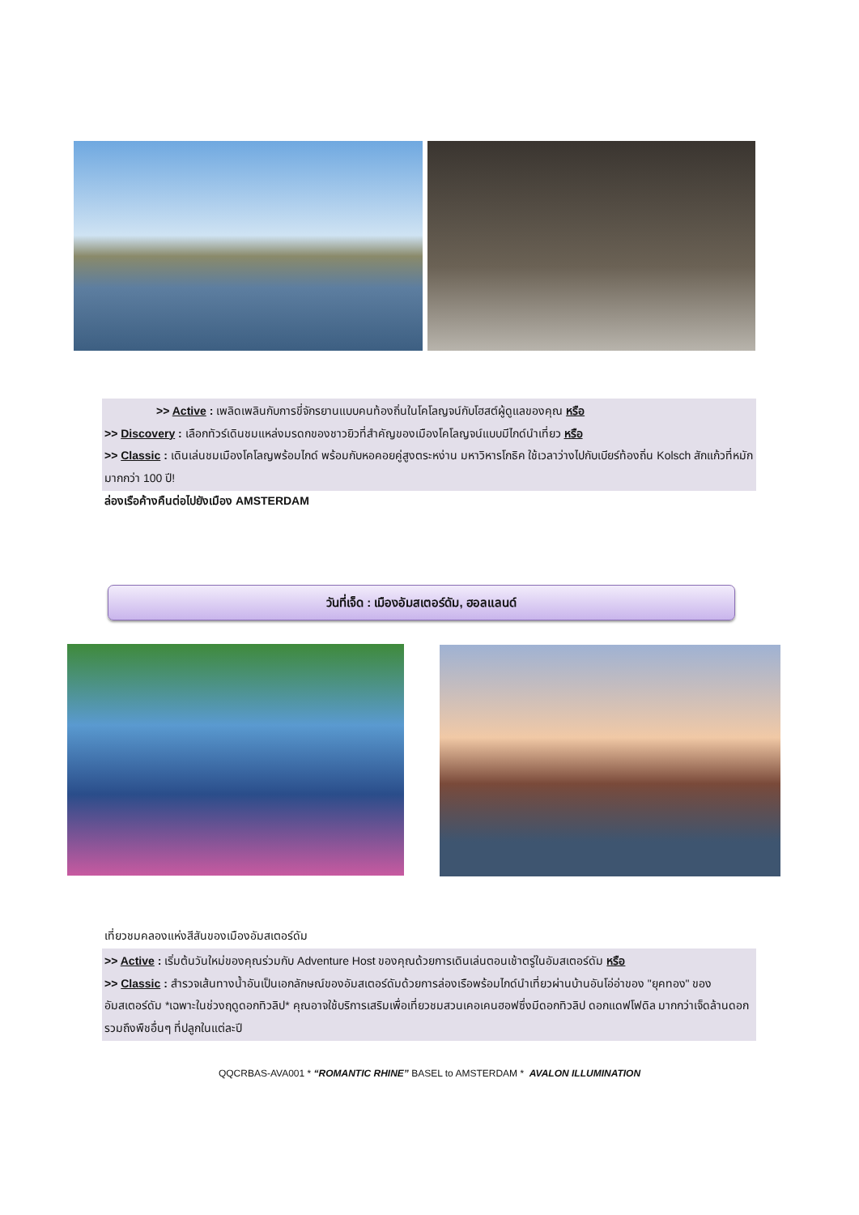>> Active : เพลิดเพลินกับการขี่จักรยานแบบคนท้องถิ่นในโคโลญจน์กับโฮสต์ผู้ดูแลของคุณ หรือ
>> Discovery : เลือกทัวร์เดินชมแหล่งมรดกของชาวยิวที่สำคัญของเมืองโคโลญจน์แบบมีไกด์นำเที่ยว หรือ
>> Classic : เดินเล่นชมเมืองโคโลญพร้อมไกด์ พร้อมกับหอคอยคู่สูงตระหง่าน มหาวิหารโกธิค ใช้เวลาว่างไปกับเบียร์ท้องถิ่น Kolsch สักแก้วที่หมักมากกว่า 100 ปี!
ล่องเรือค้างคืนต่อไปยังเมือง AMSTERDAM
วันที่เจ็ด : เมืองอัมสเตอร์ดัม, ฮอลแลนด์
เที่ยวชมคลองแห่งสีสันของเมืองอัมสเตอร์ดัม
>> Active : เริ่มต้นวันใหม่ของคุณร่วมกับ Adventure Host ของคุณด้วยการเดินเล่นตอนเช้าตรู่ในอัมสเตอร์ดัม หรือ
>> Classic : สำรวจเส้นทางน้ำอันเป็นเอกลักษณ์ของอัมสเตอร์ดัมด้วยการล่องเรือพร้อมไกด์นำเที่ยวผ่านบ้านอันโอ่อ่าของ "ยุคทอง" ของอัมสเตอร์ดัม *เฉพาะในช่วงฤดูดอกทิวลิป* คุณอาจใช้บริการเสริมเพื่อเที่ยวชมสวนเคอเคนฮอฟซึ่งมีดอกทิวลิป ดอกแดฟโฟดิล มากกว่าเจ็ดล้านดอก รวมถึงพืชอื่นๆ ที่ปลูกในแต่ละปี
QQCRBAS-AVA001 * “ROMANTIC RHINE” BASEL to AMSTERDAM * AVALON ILLUMINATION